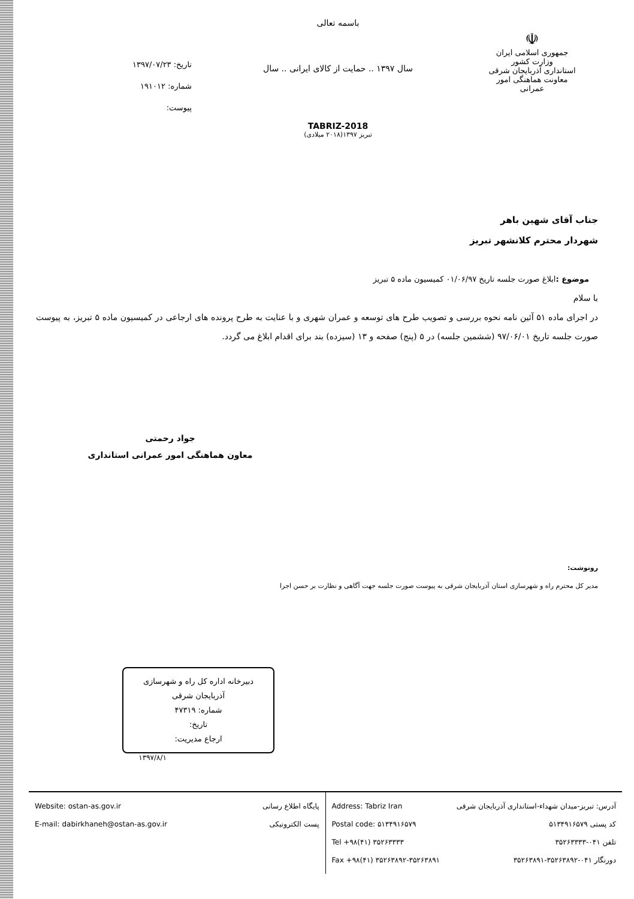تاریخ: ۱۳۹۷/۰۷/۲۳
شماره: ۱۹۱۰۱۲
پیوست:
باسمه تعالی
سال ۱۳۹۷ .. حمایت از کالای ایرانی .. سال
TABRIZ-2018
تبریز ۱۳۹۷(۲۰۱۸ میلادی)
☫
جمهوری اسلامی ایران
وزارت کشور
استانداری آذربایجان شرقی
معاونت هماهنگی امور عمرانی
جناب آقای شهین باهر
شهردار محترم کلانشهر تبریز
موضوع : ابلاغ صورت جلسه تاریخ ۰۱/۰۶/۹۷ کمیسیون ماده ۵ تبریز
با سلام
در اجرای ماده ۵۱ آئین نامه نحوه بررسی و تصویب طرح های توسعه و عمران شهری و با عنایت به طرح پرونده های ارجاعی در کمیسیون ماده ۵ تبریز، به پیوست صورت جلسه تاریخ ۹۷/۰۶/۰۱ (ششمین جلسه) در ۵ (پنج) صفحه و ۱۳ (سیزده) بند برای اقدام ابلاغ می گردد.
جواد رحمتی
معاون هماهنگی امور عمرانی استانداری
رونوشت:
مدیر کل محترم راه و شهرسازی استان آذربایجان شرقی به پیوست صورت جلسه جهت آگاهی و نظارت بر حسن اجرا
دبیرخانه اداره کل راه و شهرسازی
آذربایجان شرقی
شماره: ۴۷۳۱۹
تاریخ:
ارجاع مدیریت:
۱۳۹۷/۸/۱
Website: ostan-as.gov.ir پایگاه اطلاع رسانی
E-mail: dabirkhaneh@ostan-as.gov.ir پست الکترونیکی
Address: Tabriz Iran آدرس: تبریز-میدان شهداء-استانداری آذربایجان شرقی
Postal code: ۵۱۳۴۹۱۶۵۷۹ کد پستی ۵۱۳۴۹۱۶۵۷۹
Tel +۹۸(۴۱) ۳۵۲۶۳۳۳۳ تلفن ۰۴۱-۳۵۲۶۳۳۳۳
Fax +۹۸(۴۱) ۳۵۲۶۳۸۹۲-۳۵۲۶۳۸۹۱ دورنگار ۰۴۱-۳۵۲۶۳۸۹۲-۳۵۲۶۳۸۹۱